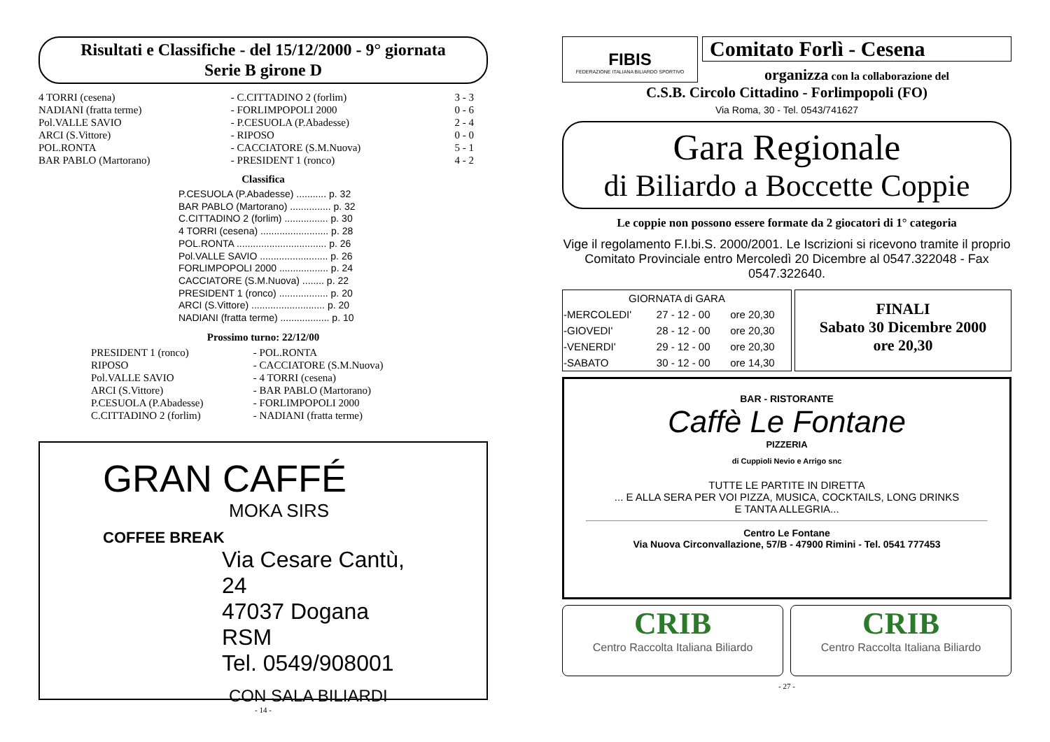Risultati e Classifiche - del 15/12/2000 - 9° giornata
Serie B girone D
| 4 TORRI (cesena) | - C.CITTADINO 2 (forlim) | 3 - 3 |
| NADIANI (fratta terme) | - FORLIMPOPOLI 2000 | 0 - 6 |
| Pol.VALLE SAVIO | - P.CESUOLA (P.Abadesse) | 2 - 4 |
| ARCI (S.Vittore) | - RIPOSO | 0 - 0 |
| POL.RONTA | - CACCIATORE (S.M.Nuova) | 5 - 1 |
| BAR PABLO (Martorano) | - PRESIDENT 1 (ronco) | 4 - 2 |
Classifica
P.CESUOLA (P.Abadesse) ........... p. 32
BAR PABLO (Martorano) ............... p. 32
C.CITTADINO 2 (forlim) ................ p. 30
4 TORRI (cesena) ......................... p. 28
POL.RONTA ................................. p. 26
Pol.VALLE SAVIO ......................... p. 26
FORLIMPOPOLI 2000 .................. p. 24
CACCIATORE (S.M.Nuova) ........ p. 22
PRESIDENT 1 (ronco) .................. p. 20
ARCI (S.Vittore) ........................... p. 20
NADIANI (fratta terme) .................. p. 10
Prossimo turno: 22/12/00
| PRESIDENT 1 (ronco) | - POL.RONTA |
| RIPOSO | - CACCIATORE (S.M.Nuova) |
| Pol.VALLE SAVIO | - 4 TORRI (cesena) |
| ARCI (S.Vittore) | - BAR PABLO (Martorano) |
| P.CESUOLA (P.Abadesse) | - FORLIMPOPOLI 2000 |
| C.CITTADINO 2 (forlim) | - NADIANI (fratta terme) |
GRAN CAFFÉ
MOKA SIRS
COFFEE BREAK
Via Cesare Cantù, 24
47037 Dogana RSM
Tel. 0549/908001
CON SALA BILIARDI
- 14 -
FIBIS
FEDERAZIONE ITALIANA BILIARDO SPORTIVO
Comitato Forlì - Cesena
organizza con la collaborazione del
C.S.B. Circolo Cittadino - Forlimpopoli (FO)
Via Roma, 30 - Tel. 0543/741627
Gara Regionale
di Biliardo a Boccette Coppie
Le coppie non possono essere formate da 2 giocatori di 1° categoria
Vige il regolamento F.I.bi.S. 2000/2001. Le Iscrizioni si ricevono tramite il proprio Comitato Provinciale entro Mercoledì 20 Dicembre al 0547.322048 - Fax 0547.322640.
| GIORNATA di GARA | | |
| --- | --- | --- |
| -MERCOLEDI' | 27 - 12 - 00 | ore 20,30 |
| -GIOVEDI' | 28 - 12 - 00 | ore 20,30 |
| -VENERDI' | 29 - 12 - 00 | ore 20,30 |
| -SABATO | 30 - 12 - 00 | ore 14,30 |
FINALI
Sabato 30 Dicembre 2000
ore 20,30
BAR - RISTORANTE
Caffè Le Fontane
PIZZERIA
di Cuppioli Nevio e Arrigo snc
TUTTE LE PARTITE IN DIRETTA
... E ALLA SERA PER VOI PIZZA, MUSICA, COCKTAILS, LONG DRINKS
E TANTA ALLEGRIA...
Centro Le Fontane
Via Nuova Circonvallazione, 57/B - 47900 Rimini - Tel. 0541 777453
CRIB
Centro Raccolta Italiana Biliardo
CRIB
Centro Raccolta Italiana Biliardo
- 27 -